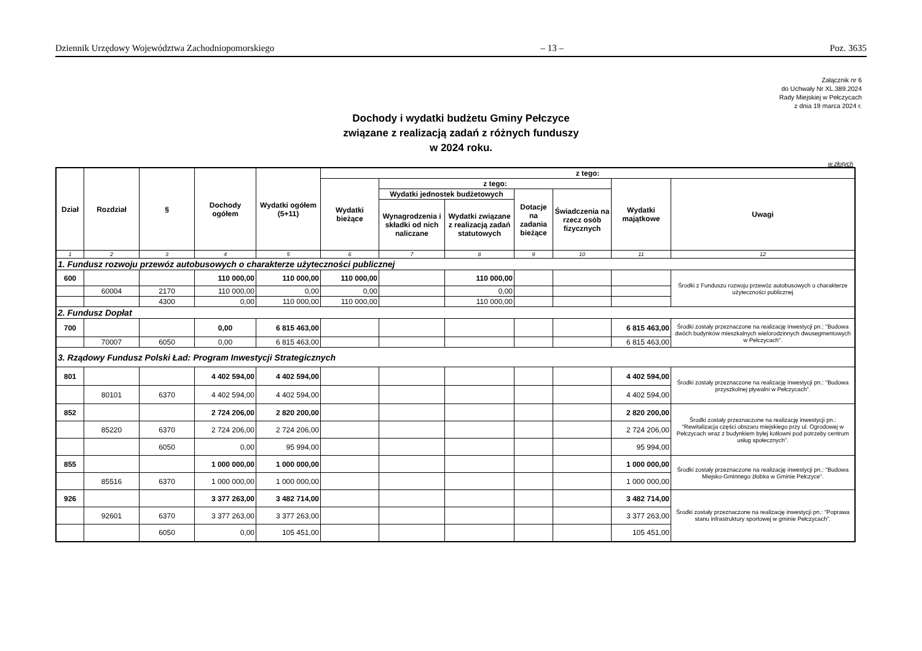Dziennik Urzędowy Województwa Zachodniopomorskiego – 13 – Poz. 3635
Załącznik nr 6
do Uchwały Nr XL.389.2024
Rady Miejskiej w Pełczycach
z dnia 19 marca 2024 r.
Dochody i wydatki budżetu Gminy Pełczyce
związane z realizacją zadań z różnych funduszy
w 2024 roku.
w złotych
| Dział | Rozdział | § | Dochody ogółem | Wydatki ogółem (5+11) | z tego: | | | | | | |
| --- | --- | --- | --- | --- | --- | --- | --- | --- | --- | --- | --- |
| | | | | | Wydatki bieżące | z tego: | | | | Wydatki majątkowe | Uwagi |
| | | | | | | Wydatki jednostek budżetowych | | Dotacje na zadania bieżące | Świadczenia na rzecz osób fizycznych | | |
| | | | | | | Wynagrodzenia i składki od nich naliczane | Wydatki związane z realizacją zadań statutowych | | | | |
| 1 | 2 | 3 | 4 | 5 | 6 | 7 | 8 | 9 | 10 | 11 | 12 |
| 1. Fundusz rozwoju przewóz autobusowych o charakterze użyteczności publicznej | | | | | | | | | | | |
| 600 | | | 110 000,00 | 110 000,00 | 110 000,00 | | 110 000,00 | | | | Środki z Funduszu rozwoju przewóz autobusowych o charakterze użyteczności publicznej |
| | 60004 | 2170 | 110 000,00 | 0,00 | 0,00 | | 0,00 | | | | |
| | | 4300 | 0,00 | 110 000,00 | 110 000,00 | | 110 000,00 | | | | |
| 2. Fundusz Dopłat | | | | | | | | | | | |
| 700 | | | 0,00 | 6 815 463,00 | | | | | | 6 815 463,00 | Środki zostały przeznaczone na realizację inwestycji pn.: "Budowa dwóch budynków mieszkalnych wielorodzinnych dwusegmentowych w Pełczycach". |
| | 70007 | 6050 | 0,00 | 6 815 463,00 | | | | | | 6 815 463,00 | |
| 3. Rządowy Fundusz Polski Ład: Program Inwestycji Strategicznych | | | | | | | | | | | |
| 801 | | | 4 402 594,00 | 4 402 594,00 | | | | | | 4 402 594,00 | Środki zostały przeznaczone na realizację inwestycji pn.: "Budowa przyszkolnej pływalni w Pełczycach". |
| | 80101 | 6370 | 4 402 594,00 | 4 402 594,00 | | | | | | 4 402 594,00 | |
| 852 | | | 2 724 206,00 | 2 820 200,00 | | | | | | 2 820 200,00 | Środki zostały przeznaczone na realizację inwestycji pn.: "Rewitalizacja części obszaru miejskiego przy ul. Ogrodowej w Pełczycach wraz z budynkiem byłej kotłowni pod potrzeby centrum usług społecznych". |
| | 85220 | 6370 | 2 724 206,00 | 2 724 206,00 | | | | | | 2 724 206,00 | |
| | | 6050 | 0,00 | 95 994,00 | | | | | | 95 994,00 | |
| 855 | | | 1 000 000,00 | 1 000 000,00 | | | | | | 1 000 000,00 | Środki zostały przeznaczone na realizację inwestycji pn.: "Budowa Miejsko-Gminnego żłobka w Gminie Pełczyce". |
| | 85516 | 6370 | 1 000 000,00 | 1 000 000,00 | | | | | | 1 000 000,00 | |
| 926 | | | 3 377 263,00 | 3 482 714,00 | | | | | | 3 482 714,00 | Środki zostały przeznaczone na realizację inwestycji pn.: "Poprawa stanu infrastruktury sportowej w gminie Pełczycach". |
| | 92601 | 6370 | 3 377 263,00 | 3 377 263,00 | | | | | | 3 377 263,00 | |
| | | 6050 | 0,00 | 105 451,00 | | | | | | 105 451,00 | |